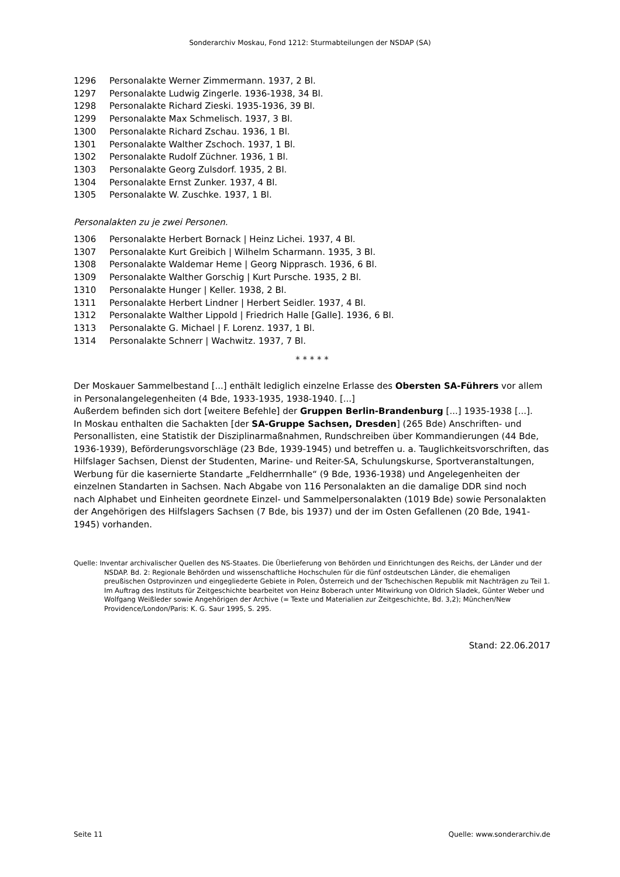Sonderarchiv Moskau, Fond 1212: Sturmabteilungen der NSDAP (SA)
1296 Personalakte Werner Zimmermann. 1937, 2 Bl.
1297 Personalakte Ludwig Zingerle. 1936-1938, 34 Bl.
1298 Personalakte Richard Zieski. 1935-1936, 39 Bl.
1299 Personalakte Max Schmelisch. 1937, 3 Bl.
1300 Personalakte Richard Zschau. 1936, 1 Bl.
1301 Personalakte Walther Zschoch. 1937, 1 Bl.
1302 Personalakte Rudolf Züchner. 1936, 1 Bl.
1303 Personalakte Georg Zulsdorf. 1935, 2 Bl.
1304 Personalakte Ernst Zunker. 1937, 4 Bl.
1305 Personalakte W. Zuschke. 1937, 1 Bl.
Personalakten zu je zwei Personen.
1306 Personalakte Herbert Bornack | Heinz Lichei. 1937, 4 Bl.
1307 Personalakte Kurt Greibich | Wilhelm Scharmann. 1935, 3 Bl.
1308 Personalakte Waldemar Heme | Georg Nipprasch. 1936, 6 Bl.
1309 Personalakte Walther Gorschig | Kurt Pursche. 1935, 2 Bl.
1310 Personalakte Hunger | Keller. 1938, 2 Bl.
1311 Personalakte Herbert Lindner | Herbert Seidler. 1937, 4 Bl.
1312 Personalakte Walther Lippold | Friedrich Halle [Galle]. 1936, 6 Bl.
1313 Personalakte G. Michael | F. Lorenz. 1937, 1 Bl.
1314 Personalakte Schnerr | Wachwitz. 1937, 7 Bl.
* * * * *
Der Moskauer Sammelbestand [...] enthält lediglich einzelne Erlasse des Obersten SA-Führers vor allem in Personalangelegenheiten (4 Bde, 1933-1935, 1938-1940. [...]
Außerdem befinden sich dort [weitere Befehle] der Gruppen Berlin-Brandenburg [...] 1935-1938 [...].
In Moskau enthalten die Sachakten [der SA-Gruppe Sachsen, Dresden] (265 Bde) Anschriften- und Personallisten, eine Statistik der Disziplinarmaßnahmen, Rundschreiben über Kommandierungen (44 Bde, 1936-1939), Beförderungsvorschläge (23 Bde, 1939-1945) und betreffen u. a. Tauglichkeits­vorschriften, das Hilfslager Sachsen, Dienst der Studenten, Marine- und Reiter-SA, Schulungskurse, Sportveranstaltungen, Werbung für die kasernierte Standarte „Feldherrnhalle“ (9 Bde, 1936-1938) und Angelegenheiten der einzelnen Standarten in Sachsen. Nach Abgabe von 116 Personalakten an die damalige DDR sind noch nach Alphabet und Einheiten geordnete Einzel- und Sammelpersonalakten (1019 Bde) sowie Personalakten der Angehörigen des Hilfslagers Sachsen (7 Bde, bis 1937) und der im Osten Gefallenen (20 Bde, 1941-1945) vorhanden.
Quelle: Inventar archivalischer Quellen des NS-Staates. Die Überlieferung von Behörden und Einrichtungen des Reichs, der Länder und der NSDAP. Bd. 2: Regionale Behörden und wissenschaftliche Hochschulen für die fünf ostdeutschen Länder, die ehemaligen preußischen Ostprovinzen und eingegliederte Gebiete in Polen, Österreich und der Tschechischen Republik mit Nachträgen zu Teil 1. Im Auftrag des Instituts für Zeitgeschichte bearbeitet von Heinz Boberach unter Mitwirkung von Oldrich Sladek, Günter Weber und Wolfgang Weißleder sowie Angehörigen der Archive (= Texte und Materialien zur Zeitgeschichte, Bd. 3,2); München/New Providence/London/Paris: K. G. Saur 1995, S. 295.
Stand: 22.06.2017
Seite 11 Quelle: www.sonderarchiv.de